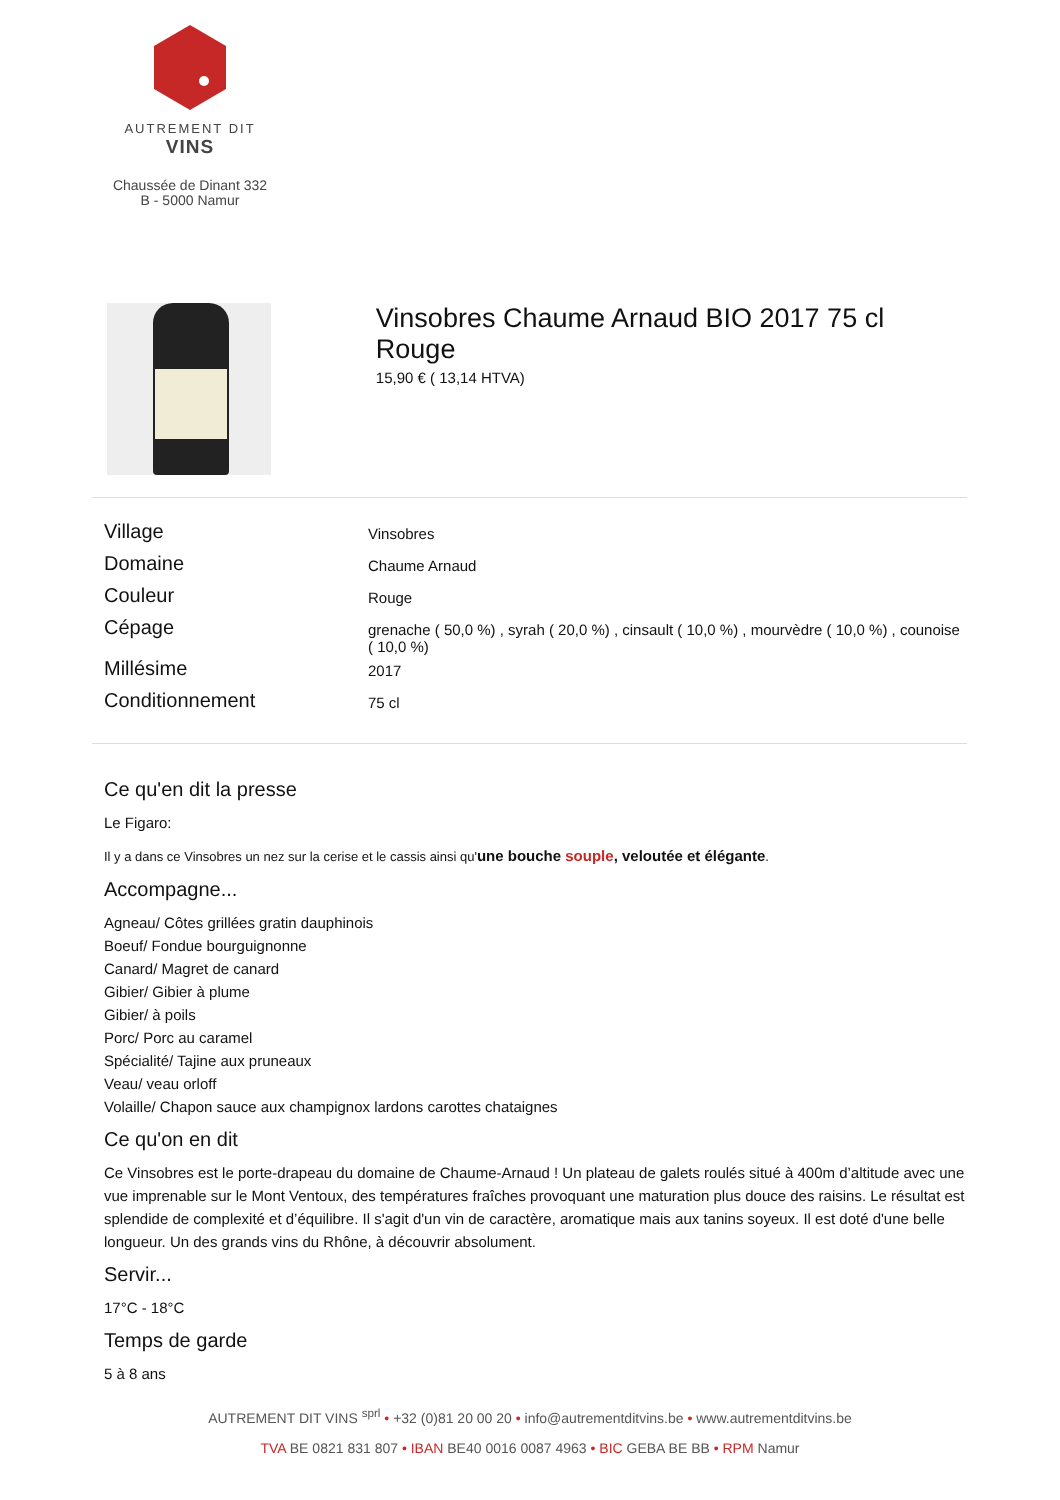AUTREMENT DIT
VINS
Chaussée de Dinant 332
B - 5000 Namur
Vinsobres Chaume Arnaud BIO 2017 75 cl Rouge
15,90 € ( 13,14 HTVA)
| Village | Vinsobres |
| Domaine | Chaume Arnaud |
| Couleur | Rouge |
| Cépage | grenache ( 50,0 %) , syrah ( 20,0 %) , cinsault ( 10,0 %) , mourvèdre ( 10,0 %) , counoise ( 10,0 %) |
| Millésime | 2017 |
| Conditionnement | 75 cl |
Ce qu'en dit la presse
Le Figaro:
Il y a dans ce Vinsobres un nez sur la cerise et le cassis ainsi qu'une bouche souple, veloutée et élégante.
Accompagne...
Agneau/ Côtes grillées gratin dauphinois
Boeuf/ Fondue bourguignonne
Canard/ Magret de canard
Gibier/ Gibier à plume
Gibier/ à poils
Porc/ Porc au caramel
Spécialité/ Tajine aux pruneaux
Veau/ veau orloff
Volaille/ Chapon sauce aux champignox lardons carottes chataignes
Ce qu'on en dit
Ce Vinsobres est le porte-drapeau du domaine de Chaume-Arnaud ! Un plateau de galets roulés situé à 400m d’altitude avec une vue imprenable sur le Mont Ventoux, des températures fraîches provoquant une maturation plus douce des raisins. Le résultat est splendide de complexité et d’équilibre. Il s'agit d'un vin de caractère, aromatique mais aux tanins soyeux. Il est doté d'une belle longueur. Un des grands vins du Rhône, à découvrir absolument.
Servir...
17°C - 18°C
Temps de garde
5 à 8 ans
AUTREMENT DIT VINS <sup>sprl</sup> • +32 (0)81 20 00 20 • info@autrementditvins.be • www.autrementditvins.be
TVA BE 0821 831 807 • IBAN BE40 0016 0087 4963 • BIC GEBA BE BB • RPM Namur